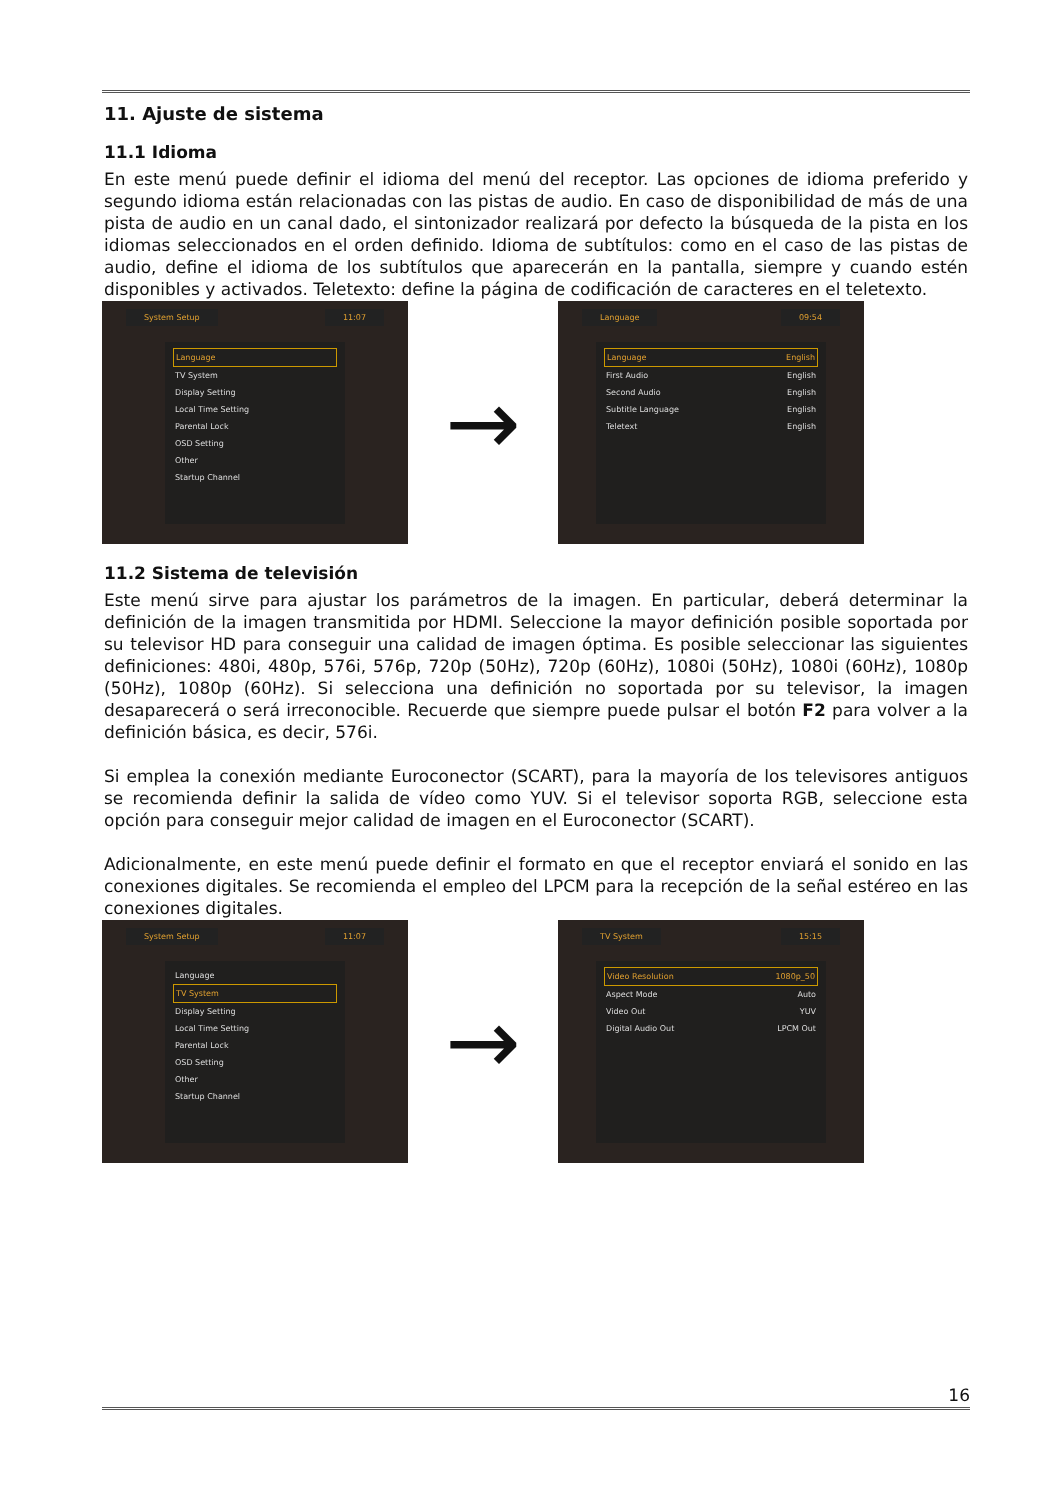11. Ajuste de sistema
11.1 Idioma
En este menú puede definir el idioma del menú del receptor. Las opciones de idioma preferido y segundo idioma están relacionadas con las pistas de audio. En caso de disponibilidad de más de una pista de audio en un canal dado, el sintonizador realizará por defecto la búsqueda de la pista en los idiomas seleccionados en el orden definido. Idioma de subtítulos: como en el caso de las pistas de audio, define el idioma de los subtítulos que aparecerán en la pantalla, siempre y cuando estén disponibles y activados. Teletexto: define la página de codificación de caracteres en el teletexto.
System Setup 11:07
Language
TV System
Display Setting
Local Time Setting
Parental Lock
OSD Setting
Other
Startup Channel
→
Language 09:54
Language English
First Audio English
Second Audio English
Subtitle Language English
Teletext English
11.2 Sistema de televisión
Este menú sirve para ajustar los parámetros de la imagen. En particular, deberá determinar la definición de la imagen transmitida por HDMI. Seleccione la mayor definición posible soportada por su televisor HD para conseguir una calidad de imagen óptima. Es posible seleccionar las siguientes definiciones: 480i, 480p, 576i, 576p, 720p (50Hz), 720p (60Hz), 1080i (50Hz), 1080i (60Hz), 1080p (50Hz), 1080p (60Hz). Si selecciona una definición no soportada por su televisor, la imagen desaparecerá o será irreconocible. Recuerde que siempre puede pulsar el botón F2 para volver a la definición básica, es decir, 576i.
Si emplea la conexión mediante Euroconector (SCART), para la mayoría de los televisores antiguos se recomienda definir la salida de vídeo como YUV. Si el televisor soporta RGB, seleccione esta opción para conseguir mejor calidad de imagen en el Euroconector (SCART).
Adicionalmente, en este menú puede definir el formato en que el receptor enviará el sonido en las conexiones digitales. Se recomienda el empleo del LPCM para la recepción de la señal estéreo en las conexiones digitales.
System Setup 11:07
Language
TV System
Display Setting
Local Time Setting
Parental Lock
OSD Setting
Other
Startup Channel
→
TV System 15:15
Video Resolution 1080p_50
Aspect Mode Auto
Video Out YUV
Digital Audio Out LPCM Out
16